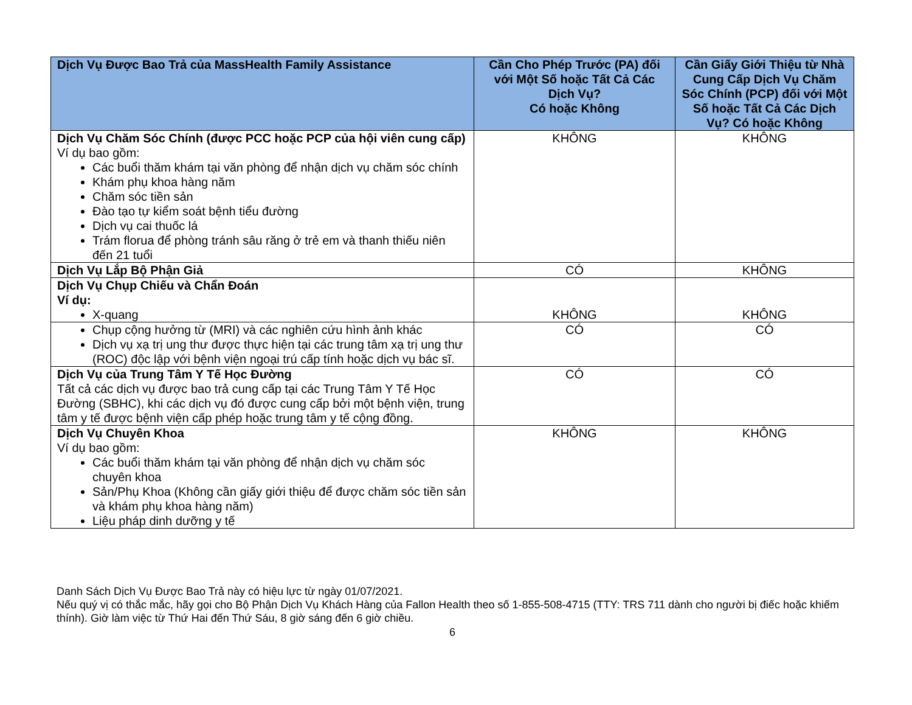| Dịch Vụ Được Bao Trả của MassHealth Family Assistance | Cần Cho Phép Trước (PA) đối với Một Số hoặc Tất Cả Các Dịch Vụ? Có hoặc Không | Cần Giấy Giới Thiệu từ Nhà Cung Cấp Dịch Vụ Chăm Sóc Chính (PCP) đối với Một Số hoặc Tất Cả Các Dịch Vụ? Có hoặc Không |
| --- | --- | --- |
| Dịch Vụ Chăm Sóc Chính (được PCC hoặc PCP của hội viên cung cấp) Ví dụ bao gồm: Các buổi thăm khám tại văn phòng để nhận dịch vụ chăm sóc chính Khám phụ khoa hàng năm Chăm sóc tiền sản Đào tạo tự kiểm soát bệnh tiểu đường Dịch vụ cai thuốc lá Trám florua để phòng tránh sâu răng ở trẻ em và thanh thiếu niên đến 21 tuổi | KHÔNG | KHÔNG |
| Dịch Vụ Lắp Bộ Phận Giả | CÓ | KHÔNG |
| Dịch Vụ Chụp Chiếu và Chẩn Đoán Ví dụ: X-quang | KHÔNG | KHÔNG |
| Chụp cộng hưởng từ (MRI) và các nghiên cứu hình ảnh khác Dịch vụ xạ trị ung thư được thực hiện tại các trung tâm xạ trị ung thư (ROC) độc lập với bệnh viện ngoại trú cấp tính hoặc dịch vụ bác sĩ. | CÓ | CÓ |
| Dịch Vụ của Trung Tâm Y Tế Học Đường Tất cả các dịch vụ được bao trả cung cấp tại các Trung Tâm Y Tế Học Đường (SBHC), khi các dịch vụ đó được cung cấp bởi một bệnh viện, trung tâm y tế được bệnh viện cấp phép hoặc trung tâm y tế cộng đồng. | CÓ | CÓ |
| Dịch Vụ Chuyên Khoa Ví dụ bao gồm: Các buổi thăm khám tại văn phòng để nhận dịch vụ chăm sóc chuyên khoa Sản/Phụ Khoa (Không cần giấy giới thiệu để được chăm sóc tiền sản và khám phụ khoa hàng năm) Liệu pháp dinh dưỡng y tế | KHÔNG | KHÔNG |
Danh Sách Dịch Vụ Được Bao Trả này có hiệu lực từ ngày 01/07/2021.
Nếu quý vị có thắc mắc, hãy gọi cho Bộ Phận Dịch Vụ Khách Hàng của Fallon Health theo số 1-855-508-4715 (TTY: TRS 711 dành cho người bị điếc hoặc khiếm thính). Giờ làm việc từ Thứ Hai đến Thứ Sáu, 8 giờ sáng đến 6 giờ chiều.
6